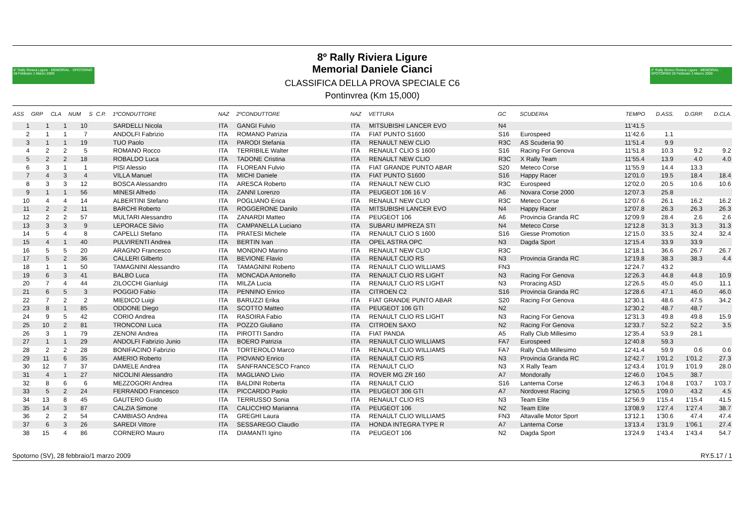8° Rally Riviera Ligure · MEMORIAL · SPOTORNO 28 Febbraio 1 Marzo 2009
8º Rally Riviera Ligure
Memorial Daniele Cianci
CLASSIFICA DELLA PROVA SPECIALE C6
Pontinvrea (Km 15,000)
3° Rally Storico Riviera Ligure · MEMORIAL · SPOTORNO 28 Febbraio 1 Marzo 2009
| ASS | GRP | CLA | NUM | S | C.P. | 1ºCONDUTTORE | NAZ | 2ºCONDUTTORE | NAZ | VETTURA | GC | SCUDERIA | TEMPO | D.ASS. | D.GRP. | D.CLA. |
| --- | --- | --- | --- | --- | --- | --- | --- | --- | --- | --- | --- | --- | --- | --- | --- | --- |
| 1 | 1 | 1 | 10 | | | SARDELLI Nicola | ITA | GANGI Fulvio | ITA | MITSUBISHI LANCER EVO | N4 | | 11'41.5 | | | |
| 2 | 1 | 1 | 7 | | | ANDOLFI Fabrizio | ITA | ROMANO Patrizia | ITA | FIAT PUNTO S1600 | S16 | Eurospeed | 11'42.6 | 1.1 | | |
| 3 | 1 | 1 | 19 | | | TUO Paolo | ITA | PARODI Stefania | ITA | RENAULT NEW CLIO | R3C | AS Scuderia 90 | 11'51.4 | 9.9 | | |
| 4 | 2 | 2 | 5 | | | ROMANO Rocco | ITA | TERRIBILE Walter | ITA | RENAULT CLIO S 1600 | S16 | Racing For Genova | 11'51.8 | 10.3 | 9.2 | 9.2 |
| 5 | 2 | 2 | 18 | | | ROBALDO Luca | ITA | TADONE Cristina | ITA | RENAULT NEW CLIO | R3C | X Rally Team | 11'55.4 | 13.9 | 4.0 | 4.0 |
| 6 | 3 | 1 | 1 | | | PISI Alessio | ITA | FLOREAN Fulvio | ITA | FIAT GRANDE PUNTO ABAR | S20 | Meteco Corse | 11'55.9 | 14.4 | 13.3 | |
| 7 | 4 | 3 | 4 | | | VILLA Manuel | ITA | MICHI Daniele | ITA | FIAT PUNTO S1600 | S16 | Happy Racer | 12'01.0 | 19.5 | 18.4 | 18.4 |
| 8 | 3 | 3 | 12 | | | BOSCA Alessandro | ITA | ARESCA Roberto | ITA | RENAULT NEW CLIO | R3C | Eurospeed | 12'02.0 | 20.5 | 10.6 | 10.6 |
| 9 | 1 | 1 | 56 | | | MINESI Alfredo | ITA | ZANNI Lorenzo | ITA | PEUGEOT 106 16 V | A6 | Novara Corse 2000 | 12'07.3 | 25.8 | | |
| 10 | 4 | 4 | 14 | | | ALBERTINI Stefano | ITA | POGLIANO Erica | ITA | RENAULT NEW CLIO | R3C | Meteco Corse | 12'07.6 | 26.1 | 16.2 | 16.2 |
| 11 | 2 | 2 | 11 | | | BARCHI Roberto | ITA | ROGGERONE Danilo | ITA | MITSUBISHI LANCER EVO | N4 | Happy Racer | 12'07.8 | 26.3 | 26.3 | 26.3 |
| 12 | 2 | 2 | 57 | | | MULTARI Alessandro | ITA | ZANARDI Matteo | ITA | PEUGEOT 106 | A6 | Provincia Granda RC | 12'09.9 | 28.4 | 2.6 | 2.6 |
| 13 | 3 | 3 | 9 | | | LEPORACE Silvio | ITA | CAMPANELLA Luciano | ITA | SUBARU IMPREZA STI | N4 | Meteco Corse | 12'12.8 | 31.3 | 31.3 | 31.3 |
| 14 | 5 | 4 | 8 | | | CAPELLI Stefano | ITA | PRATESI Michele | ITA | RENAULT CLIO S 1600 | S16 | Giesse Promotion | 12'15.0 | 33.5 | 32.4 | 32.4 |
| 15 | 4 | 1 | 40 | | | PULVIRENTI Andrea | ITA | BERTIN Ivan | ITA | OPEL ASTRA OPC | N3 | Dagda Sport | 12'15.4 | 33.9 | 33.9 | |
| 16 | 5 | 5 | 20 | | | ARAGNO Francesco | ITA | MONDINO Marino | ITA | RENAULT NEW CLIO | R3C | | 12'18.1 | 36.6 | 26.7 | 26.7 |
| 17 | 5 | 2 | 36 | | | CALLERI Gilberto | ITA | BEVIONE Flavio | ITA | RENAULT CLIO RS | N3 | Provincia Granda RC | 12'19.8 | 38.3 | 38.3 | 4.4 |
| 18 | 1 | 1 | 50 | | | TAMAGNINI Alessandro | ITA | TAMAGNINI Roberto | ITA | RENAULT CLIO WILLIAMS | FN3 | | 12'24.7 | 43.2 | | |
| 19 | 6 | 3 | 41 | | | BALBO Luca | ITA | MONCADA Antonello | ITA | RENAULT CLIO RS LIGHT | N3 | Racing For Genova | 12'26.3 | 44.8 | 44.8 | 10.9 |
| 20 | 7 | 4 | 44 | | | ZILOCCHI Gianluigi | ITA | MILZA Lucia | ITA | RENAULT CLIO RS LIGHT | N3 | Proracing ASD | 12'26.5 | 45.0 | 45.0 | 11.1 |
| 21 | 6 | 5 | 3 | | | POGGIO Fabio | ITA | PENNINO Enrico | ITA | CITROEN C2 | S16 | Provincia Granda RC | 12'28.6 | 47.1 | 46.0 | 46.0 |
| 22 | 7 | 2 | 2 | | | MIEDICO Luigi | ITA | BARUZZI Erika | ITA | FIAT GRANDE PUNTO ABAR | S20 | Racing For Genova | 12'30.1 | 48.6 | 47.5 | 34.2 |
| 23 | 8 | 1 | 85 | | | ODDONE Diego | ITA | SCOTTO Matteo | ITA | PEUGEOT 106 GTI | N2 | | 12'30.2 | 48.7 | 48.7 | |
| 24 | 9 | 5 | 42 | | | CORIO Andrea | ITA | RASOIRA Fabio | ITA | RENAULT CLIO RS LIGHT | N3 | Racing For Genova | 12'31.3 | 49.8 | 49.8 | 15.9 |
| 25 | 10 | 2 | 81 | | | TRONCONI Luca | ITA | POZZO Giuliano | ITA | CITROEN SAXO | N2 | Racing For Genova | 12'33.7 | 52.2 | 52.2 | 3.5 |
| 26 | 3 | 1 | 79 | | | ZENONI Andrea | ITA | PIROTTI Sandro | ITA | FIAT PANDA | A5 | Rally Club Millesimo | 12'35.4 | 53.9 | 28.1 | |
| 27 | 1 | 1 | 29 | | | ANDOLFI Fabrizio Junio | ITA | BOERO Patrizia | ITA | RENAULT CLIO WILLIAMS | FA7 | Eurospeed | 12'40.8 | 59.3 | | |
| 28 | 2 | 2 | 28 | | | BONIFACINO Fabrizio | ITA | TORTEROLO Marco | ITA | RENAULT CLIO WILLIAMS | FA7 | Rally Club Millesimo | 12'41.4 | 59.9 | 0.6 | 0.6 |
| 29 | 11 | 6 | 35 | | | AMERIO Roberto | ITA | PIOVANO Enrico | ITA | RENAULT CLIO RS | N3 | Provincia Granda RC | 12'42.7 | 1'01.2 | 1'01.2 | 27.3 |
| 30 | 12 | 7 | 37 | | | DAMELE Andrea | ITA | SANFRANCESCO Franco | ITA | RENAULT CLIO | N3 | X Rally Team | 12'43.4 | 1'01.9 | 1'01.9 | 28.0 |
| 31 | 4 | 1 | 27 | | | NICOLINI Alessandro | ITA | MAGLIANO Livio | ITA | ROVER MG ZR 160 | A7 | Mondorally | 12'46.0 | 1'04.5 | 38.7 | |
| 32 | 8 | 6 | 6 | | | MEZZOGORI Andrea | ITA | BALDINI Roberta | ITA | RENAULT CLIO | S16 | Lanterna Corse | 12'46.3 | 1'04.8 | 1'03.7 | 1'03.7 |
| 33 | 5 | 2 | 24 | | | FERRANDO Francesco | ITA | PICCARDO Paolo | ITA | PEUGEOT 306 GTI | A7 | Nordovest Racing | 12'50.5 | 1'09.0 | 43.2 | 4.5 |
| 34 | 13 | 8 | 45 | | | GAUTERO Guido | ITA | TERRUSSO Sonia | ITA | RENAULT CLIO RS | N3 | Team Elite | 12'56.9 | 1'15.4 | 1'15.4 | 41.5 |
| 35 | 14 | 3 | 87 | | | CALZIA Simone | ITA | CALICCHIO Marianna | ITA | PEUGEOT 106 | N2 | Team Elite | 13'08.9 | 1'27.4 | 1'27.4 | 38.7 |
| 36 | 2 | 2 | 54 | | | CAMBIASO Andrea | ITA | GREGHI Laura | ITA | RENAULT CLIO WILLIAMS | FN3 | Altavalle Motor Sport | 13'12.1 | 1'30.6 | 47.4 | 47.4 |
| 37 | 6 | 3 | 26 | | | SAREDI Vittore | ITA | SESSAREGO Claudio | ITA | HONDA INTEGRA TYPE R | A7 | Lanterna Corse | 13'13.4 | 1'31.9 | 1'06.1 | 27.4 |
| 38 | 15 | 4 | 86 | | | CORNERO Mauro | ITA | DIAMANTI Igino | ITA | PEUGEOT 106 | N2 | Dagda Sport | 13'24.9 | 1'43.4 | 1'43.4 | 54.7 |
Spotorno (SV), 28 febbraio/1 marzo 2009 RY.5.17 / 1